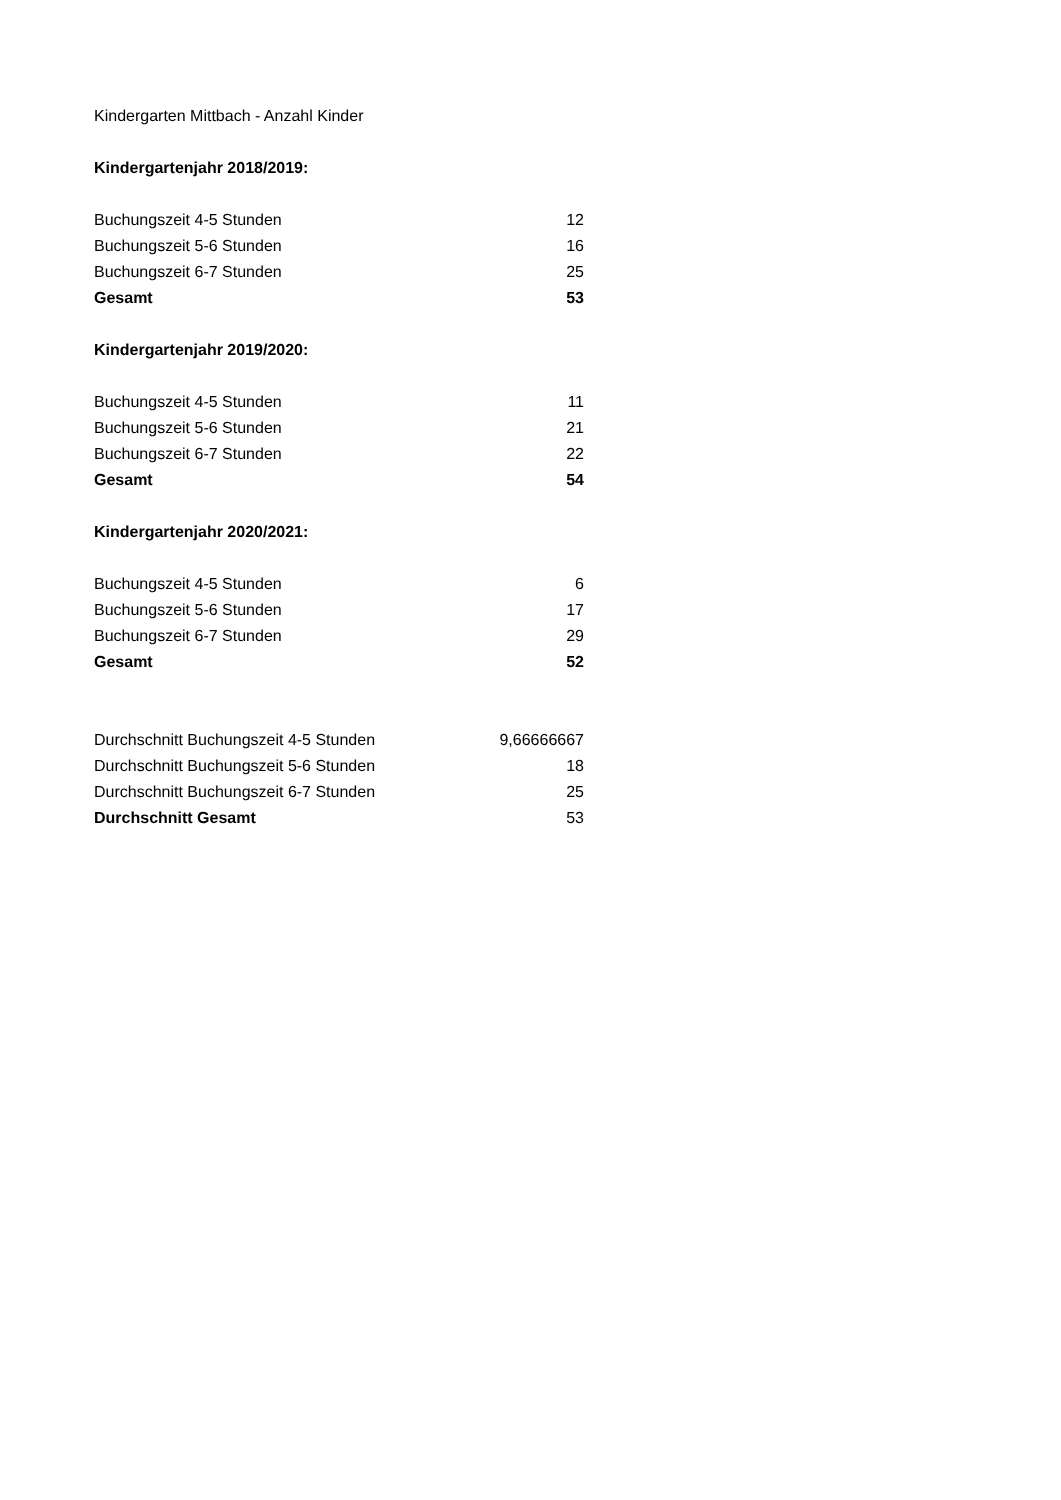| Kindergarten Mittbach - Anzahl Kinder | |
| Kindergartenjahr 2018/2019: | |
| Buchungszeit 4-5 Stunden | 12 |
| Buchungszeit 5-6 Stunden | 16 |
| Buchungszeit 6-7 Stunden | 25 |
| Gesamt | 53 |
| Kindergartenjahr 2019/2020: | |
| Buchungszeit 4-5 Stunden | 11 |
| Buchungszeit 5-6 Stunden | 21 |
| Buchungszeit 6-7 Stunden | 22 |
| Gesamt | 54 |
| Kindergartenjahr 2020/2021: | |
| Buchungszeit 4-5 Stunden | 6 |
| Buchungszeit 5-6 Stunden | 17 |
| Buchungszeit 6-7 Stunden | 29 |
| Gesamt | 52 |
| Durchschnitt Buchungszeit 4-5 Stunden | 9,66666667 |
| Durchschnitt Buchungszeit 5-6 Stunden | 18 |
| Durchschnitt Buchungszeit 6-7 Stunden | 25 |
| Durchschnitt Gesamt | 53 |